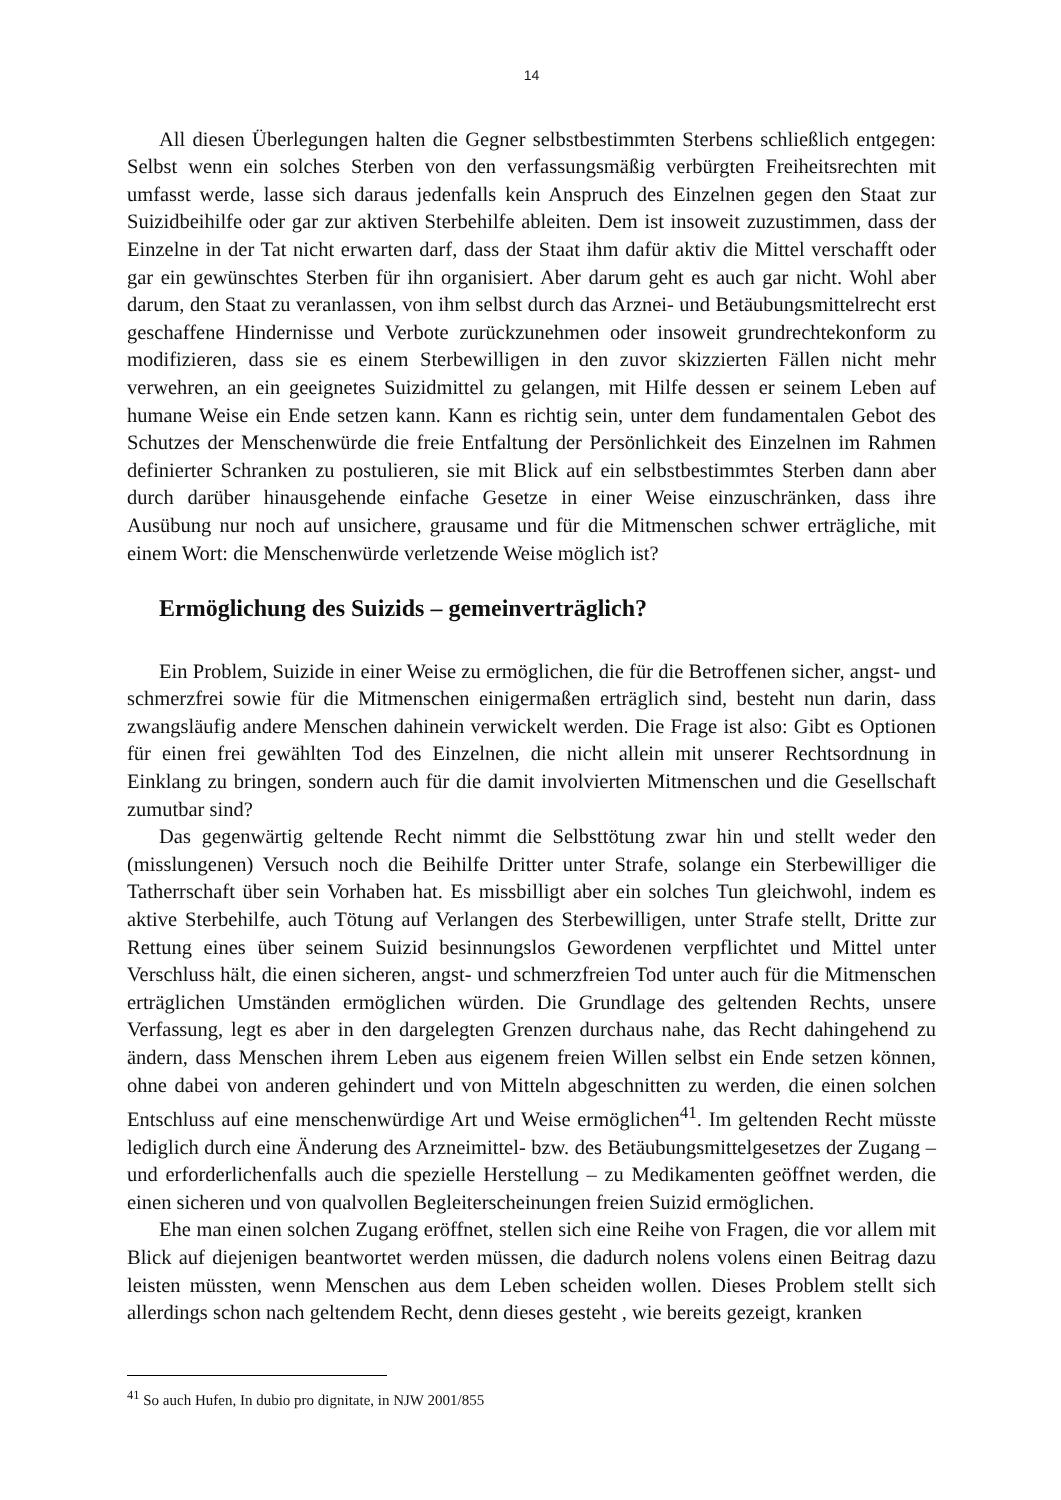14
All diesen Überlegungen halten die Gegner selbstbestimmten Sterbens schließlich entgegen: Selbst wenn ein solches Sterben von den verfassungsmäßig verbürgten Freiheitsrechten mit umfasst werde, lasse sich daraus jedenfalls kein Anspruch des Einzelnen gegen den Staat zur Suizidbeihilfe oder gar zur aktiven Sterbehilfe ableiten. Dem ist insoweit zuzustimmen, dass der Einzelne in der Tat nicht erwarten darf, dass der Staat ihm dafür aktiv die Mittel verschafft oder gar ein gewünschtes Sterben für ihn organisiert. Aber darum geht es auch gar nicht. Wohl aber darum, den Staat zu veranlassen, von ihm selbst durch das Arznei- und Betäubungsmittelrecht erst geschaffene Hindernisse und Verbote zurückzunehmen oder insoweit grundrechtekonform zu modifizieren, dass sie es einem Sterbewilligen in den zuvor skizzierten Fällen nicht mehr verwehren, an ein geeignetes Suizidmittel zu gelangen, mit Hilfe dessen er seinem Leben auf humane Weise ein Ende setzen kann. Kann es richtig sein, unter dem fundamentalen Gebot des Schutzes der Menschenwürde die freie Entfaltung der Persönlichkeit des Einzelnen im Rahmen definierter Schranken zu postulieren, sie mit Blick auf ein selbstbestimmtes Sterben dann aber durch darüber hinausgehende einfache Gesetze in einer Weise einzuschränken, dass ihre Ausübung nur noch auf unsichere, grausame und für die Mitmenschen schwer erträgliche, mit einem Wort: die Menschenwürde verletzende Weise möglich ist?
Ermöglichung des Suizids – gemeinverträglich?
Ein Problem, Suizide in einer Weise zu ermöglichen, die für die Betroffenen sicher, angst- und schmerzfrei sowie für die Mitmenschen einigermaßen erträglich sind, besteht nun darin, dass zwangsläufig andere Menschen dahinein verwickelt werden. Die Frage ist also: Gibt es Optionen für einen frei gewählten Tod des Einzelnen, die nicht allein mit unserer Rechtsordnung in Einklang zu bringen, sondern auch für die damit involvierten Mitmenschen und die Gesellschaft zumutbar sind?
Das gegenwärtig geltende Recht nimmt die Selbsttötung zwar hin und stellt weder den (misslungenen) Versuch noch die Beihilfe Dritter unter Strafe, solange ein Sterbewilliger die Tatherrschaft über sein Vorhaben hat. Es missbilligt aber ein solches Tun gleichwohl, indem es aktive Sterbehilfe, auch Tötung auf Verlangen des Sterbewilligen, unter Strafe stellt, Dritte zur Rettung eines über seinem Suizid besinnungslos Gewordenen verpflichtet und Mittel unter Verschluss hält, die einen sicheren, angst- und schmerzfreien Tod unter auch für die Mitmenschen erträglichen Umständen ermöglichen würden. Die Grundlage des geltenden Rechts, unsere Verfassung, legt es aber in den dargelegten Grenzen durchaus nahe, das Recht dahingehend zu ändern, dass Menschen ihrem Leben aus eigenem freien Willen selbst ein Ende setzen können, ohne dabei von anderen gehindert und von Mitteln abgeschnitten zu werden, die einen solchen Entschluss auf eine menschenwürdige Art und Weise ermöglichen<sup>41</sup>. Im geltenden Recht müsste lediglich durch eine Änderung des Arzneimittel- bzw. des Betäubungsmittelgesetzes der Zugang – und erforderlichenfalls auch die spezielle Herstellung – zu Medikamenten geöffnet werden, die einen sicheren und von qualvollen Begleiterscheinungen freien Suizid ermöglichen.
Ehe man einen solchen Zugang eröffnet, stellen sich eine Reihe von Fragen, die vor allem mit Blick auf diejenigen beantwortet werden müssen, die dadurch nolens volens einen Beitrag dazu leisten müssten, wenn Menschen aus dem Leben scheiden wollen. Dieses Problem stellt sich allerdings schon nach geltendem Recht, denn dieses gesteht , wie bereits gezeigt, kranken
<sup>41</sup> So auch Hufen, In dubio pro dignitate, in NJW 2001/855